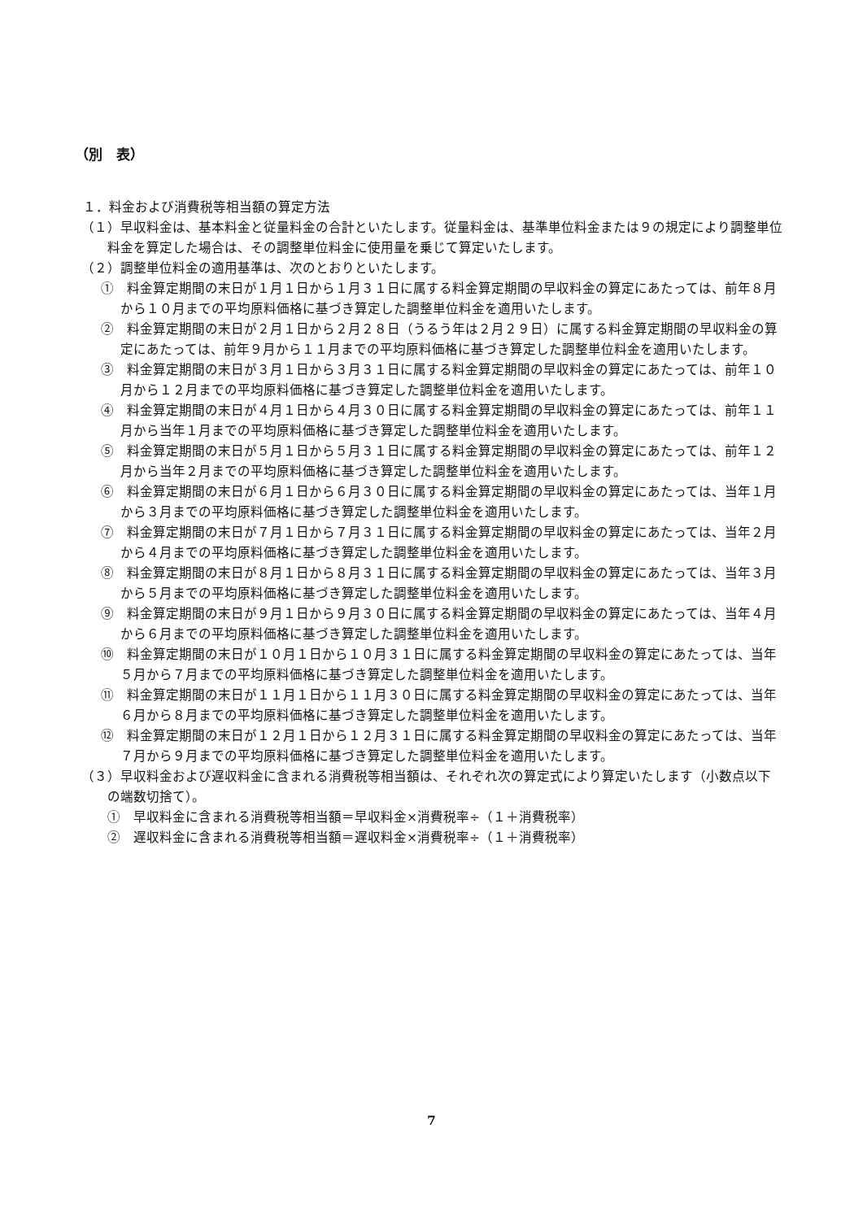（別　表）
１．料金および消費税等相当額の算定方法
（１）早収料金は、基本料金と従量料金の合計といたします。従量料金は、基準単位料金または９の規定により調整単位料金を算定した場合は、その調整単位料金に使用量を乗じて算定いたします。
（２）調整単位料金の適用基準は、次のとおりといたします。
①　料金算定期間の末日が１月１日から１月３１日に属する料金算定期間の早収料金の算定にあたっては、前年８月から１０月までの平均原料価格に基づき算定した調整単位料金を適用いたします。
②　料金算定期間の末日が２月１日から２月２８日（うるう年は２月２９日）に属する料金算定期間の早収料金の算定にあたっては、前年９月から１１月までの平均原料価格に基づき算定した調整単位料金を適用いたします。
③　料金算定期間の末日が３月１日から３月３１日に属する料金算定期間の早収料金の算定にあたっては、前年１０月から１２月までの平均原料価格に基づき算定した調整単位料金を適用いたします。
④　料金算定期間の末日が４月１日から４月３０日に属する料金算定期間の早収料金の算定にあたっては、前年１１月から当年１月までの平均原料価格に基づき算定した調整単位料金を適用いたします。
⑤　料金算定期間の末日が５月１日から５月３１日に属する料金算定期間の早収料金の算定にあたっては、前年１２月から当年２月までの平均原料価格に基づき算定した調整単位料金を適用いたします。
⑥　料金算定期間の末日が６月１日から６月３０日に属する料金算定期間の早収料金の算定にあたっては、当年１月から３月までの平均原料価格に基づき算定した調整単位料金を適用いたします。
⑦　料金算定期間の末日が７月１日から７月３１日に属する料金算定期間の早収料金の算定にあたっては、当年２月から４月までの平均原料価格に基づき算定した調整単位料金を適用いたします。
⑧　料金算定期間の末日が８月１日から８月３１日に属する料金算定期間の早収料金の算定にあたっては、当年３月から５月までの平均原料価格に基づき算定した調整単位料金を適用いたします。
⑨　料金算定期間の末日が９月１日から９月３０日に属する料金算定期間の早収料金の算定にあたっては、当年４月から６月までの平均原料価格に基づき算定した調整単位料金を適用いたします。
⑩　料金算定期間の末日が１０月１日から１０月３１日に属する料金算定期間の早収料金の算定にあたっては、当年５月から７月までの平均原料価格に基づき算定した調整単位料金を適用いたします。
⑪　料金算定期間の末日が１１月１日から１１月３０日に属する料金算定期間の早収料金の算定にあたっては、当年６月から８月までの平均原料価格に基づき算定した調整単位料金を適用いたします。
⑫　料金算定期間の末日が１２月１日から１２月３１日に属する料金算定期間の早収料金の算定にあたっては、当年７月から９月までの平均原料価格に基づき算定した調整単位料金を適用いたします。
（３）早収料金および遅収料金に含まれる消費税等相当額は、それぞれ次の算定式により算定いたします（小数点以下の端数切捨て）。
①　早収料金に含まれる消費税等相当額＝早収料金×消費税率÷（１＋消費税率）
②　遅収料金に含まれる消費税等相当額＝遅収料金×消費税率÷（１＋消費税率）
7